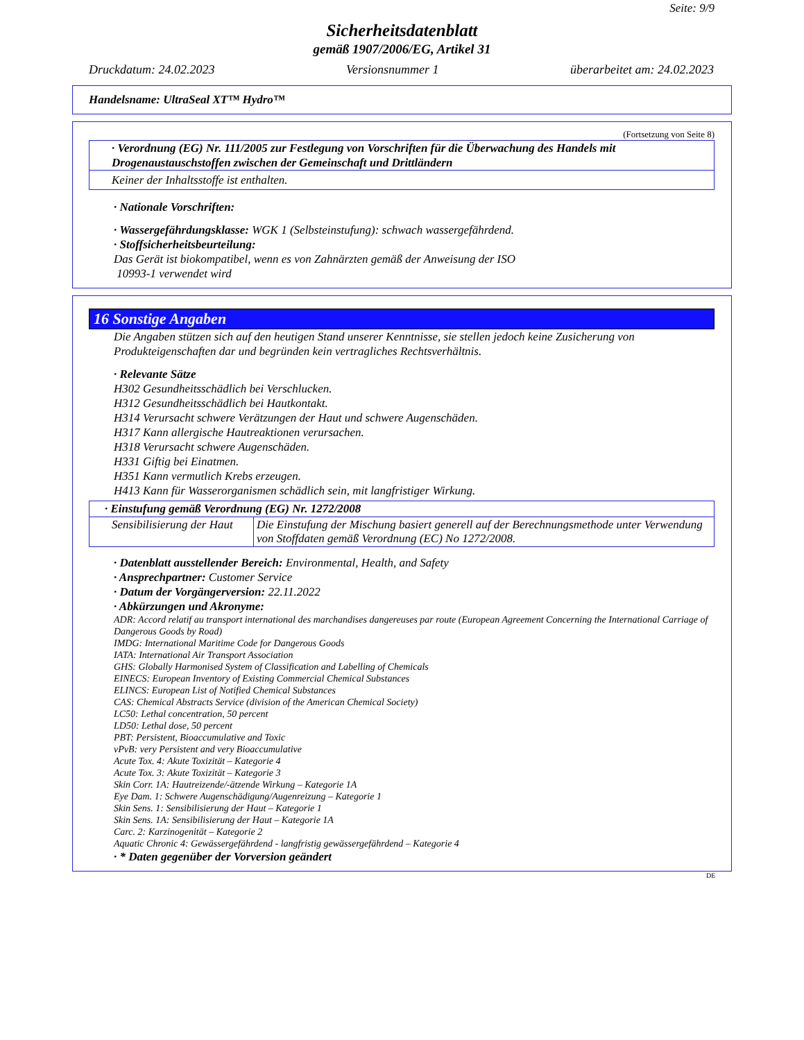Seite: 9/9
Sicherheitsdatenblatt
gemäß 1907/2006/EG, Artikel 31
Druckdatum: 24.02.2023 Versionsnummer 1 überarbeitet am: 24.02.2023
Handelsname: UltraSeal XT™ Hydro™
(Fortsetzung von Seite 8)
· Verordnung (EG) Nr. 111/2005 zur Festlegung von Vorschriften für die Überwachung des Handels mit Drogenaustauschstoffen zwischen der Gemeinschaft und Drittländern
Keiner der Inhaltsstoffe ist enthalten.
· Nationale Vorschriften:
· Wassergefährdungsklasse: WGK 1 (Selbsteinstufung): schwach wassergefährdend.
· Stoffsicherheitsbeurteilung:
Das Gerät ist biokompatibel, wenn es von Zahnärzten gemäß der Anweisung der ISO
10993-1 verwendet wird
16 Sonstige Angaben
Die Angaben stützen sich auf den heutigen Stand unserer Kenntnisse, sie stellen jedoch keine Zusicherung von Produkteigenschaften dar und begründen kein vertragliches Rechtsverhältnis.
· Relevante Sätze
H302 Gesundheitsschädlich bei Verschlucken.
H312 Gesundheitsschädlich bei Hautkontakt.
H314 Verursacht schwere Verätzungen der Haut und schwere Augenschäden.
H317 Kann allergische Hautreaktionen verursachen.
H318 Verursacht schwere Augenschäden.
H331 Giftig bei Einatmen.
H351 Kann vermutlich Krebs erzeugen.
H413 Kann für Wasserorganismen schädlich sein, mit langfristiger Wirkung.
| · Einstufung gemäß Verordnung (EG) Nr. 1272/2008 | |
| Sensibilisierung der Haut | Die Einstufung der Mischung basiert generell auf der Berechnungsmethode unter Verwendung von Stoffdaten gemäß Verordnung (EC) No 1272/2008. |
· Datenblatt ausstellender Bereich: Environmental, Health, and Safety
· Ansprechpartner: Customer Service
· Datum der Vorgängerversion: 22.11.2022
· Abkürzungen und Akronyme:
ADR: Accord relatif au transport international des marchandises dangereuses par route (European Agreement Concerning the International Carriage of Dangerous Goods by Road)
IMDG: International Maritime Code for Dangerous Goods
IATA: International Air Transport Association
GHS: Globally Harmonised System of Classification and Labelling of Chemicals
EINECS: European Inventory of Existing Commercial Chemical Substances
ELINCS: European List of Notified Chemical Substances
CAS: Chemical Abstracts Service (division of the American Chemical Society)
LC50: Lethal concentration, 50 percent
LD50: Lethal dose, 50 percent
PBT: Persistent, Bioaccumulative and Toxic
vPvB: very Persistent and very Bioaccumulative
Acute Tox. 4: Akute Toxizität – Kategorie 4
Acute Tox. 3: Akute Toxizität – Kategorie 3
Skin Corr. 1A: Hautreizende/-ätzende Wirkung – Kategorie 1A
Eye Dam. 1: Schwere Augenschädigung/Augenreizung – Kategorie 1
Skin Sens. 1: Sensibilisierung der Haut – Kategorie 1
Skin Sens. 1A: Sensibilisierung der Haut – Kategorie 1A
Carc. 2: Karzinogenität – Kategorie 2
Aquatic Chronic 4: Gewässergefährdend - langfristig gewässergefährdend – Kategorie 4
· * Daten gegenüber der Vorversion geändert
DE